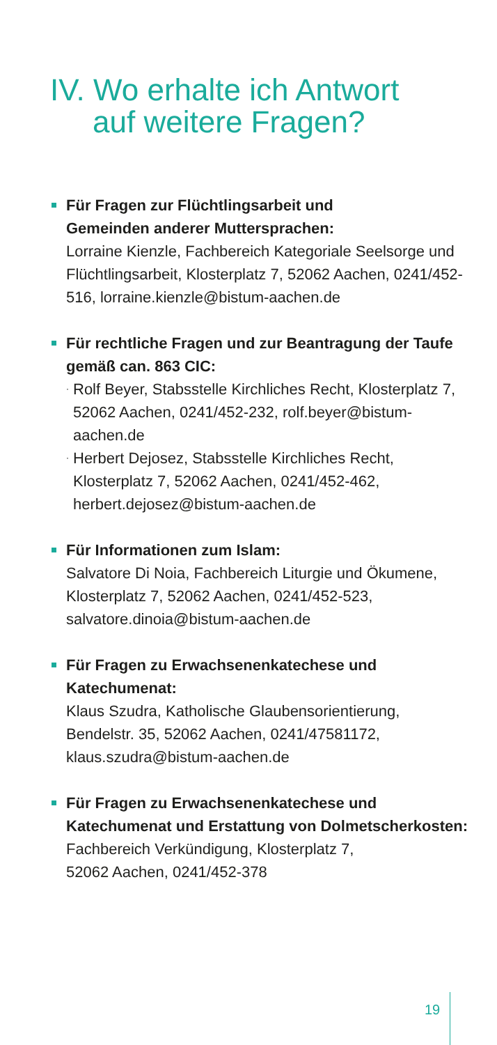IV. Wo erhalte ich Antwort
auf weitere Fragen?
Für Fragen zur Flüchtlingsarbeit und
Gemeinden anderer Muttersprachen:
Lorraine Kienzle, Fachbereich Kategoriale Seelsorge und Flüchtlingsarbeit, Klosterplatz 7, 52062 Aachen, 0241/452-516, lorraine.kienzle@bistum-aachen.de
Für rechtliche Fragen und zur Beantragung der Taufe gemäß can. 863 CIC:
· Rolf Beyer, Stabsstelle Kirchliches Recht, Klosterplatz 7, 52062 Aachen, 0241/452-232, rolf.beyer@bistum-aachen.de
· Herbert Dejosez, Stabsstelle Kirchliches Recht, Klosterplatz 7, 52062 Aachen, 0241/452-462, herbert.dejosez@bistum-aachen.de
Für Informationen zum Islam:
Salvatore Di Noia, Fachbereich Liturgie und Ökumene, Klosterplatz 7, 52062 Aachen, 0241/452-523, salvatore.dinoia@bistum-aachen.de
Für Fragen zu Erwachsenenkatechese und Katechumenat:
Klaus Szudra, Katholische Glaubensorientierung, Bendelstr. 35, 52062 Aachen, 0241/47581172, klaus.szudra@bistum-aachen.de
Für Fragen zu Erwachsenenkatechese und Katechumenat und Erstattung von Dolmetscherkosten:
Fachbereich Verkündigung, Klosterplatz 7,
52062 Aachen, 0241/452-378
19